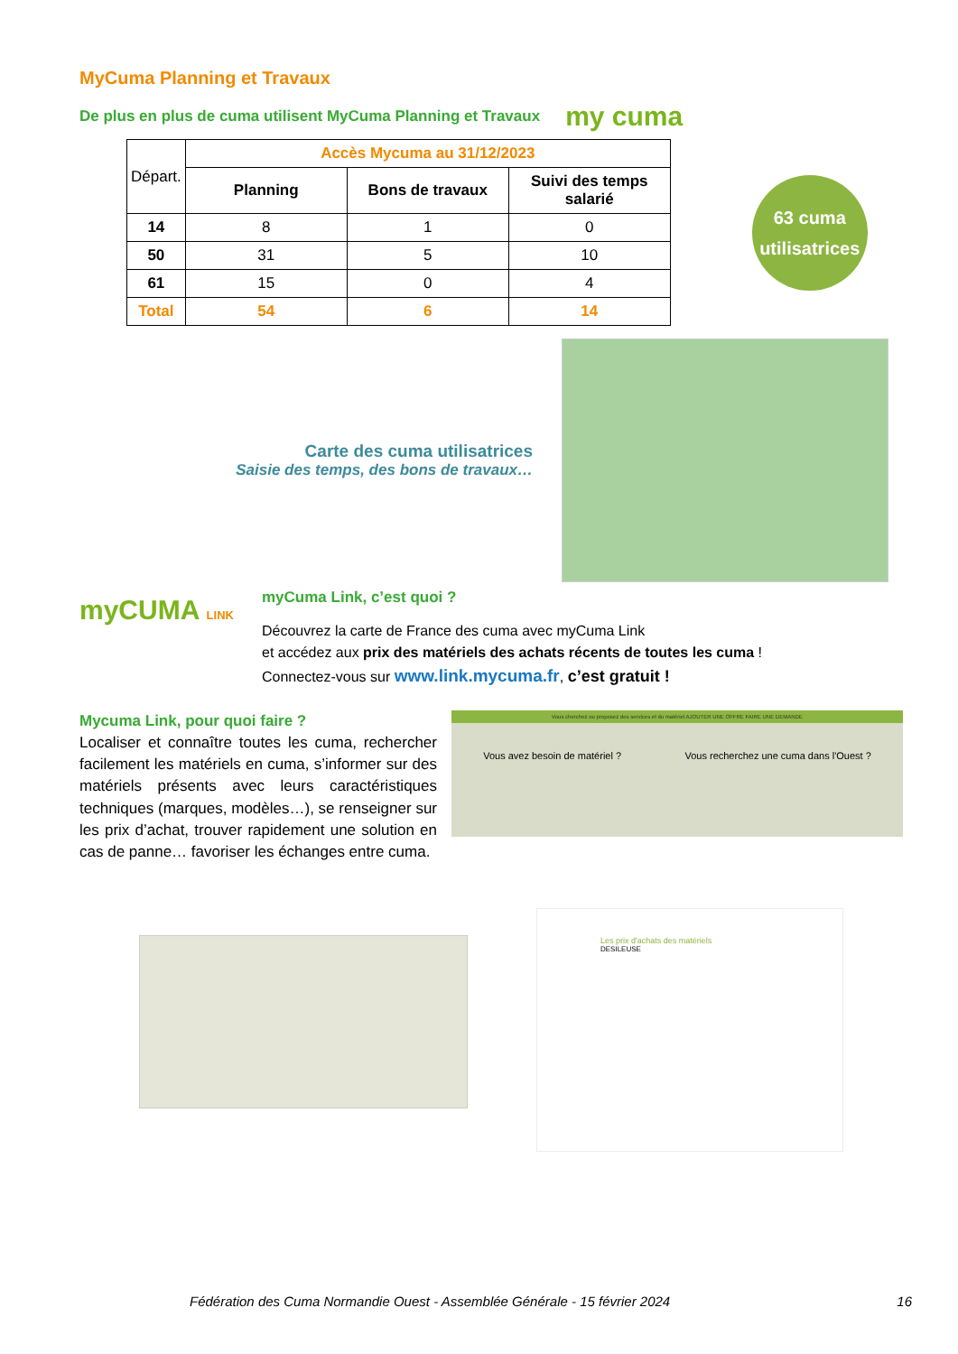MyCuma Planning et Travaux
De plus en plus de cuma utilisent MyCuma Planning et Travaux
my cuma
| Départ. | Accès Mycuma au 31/12/2023 | | |
| --- | --- | --- | --- |
| | Planning | Bons de travaux | Suivi des temps salarié |
| 14 | 8 | 1 | 0 |
| 50 | 31 | 5 | 10 |
| 61 | 15 | 0 | 4 |
| Total | 54 | 6 | 14 |
63 cuma
utilisatrices
Carte des cuma utilisatrices
Saisie des temps, des bons de travaux…
myCUMA LINK
myCuma Link, c’est quoi ?
Découvrez la carte de France des cuma avec myCuma Link
et accédez aux prix des matériels des achats récents de toutes les cuma !
Connectez-vous sur www.link.mycuma.fr, c’est gratuit !
Mycuma Link, pour quoi faire ?
Localiser et connaître toutes les cuma, rechercher facilement les matériels en cuma, s’informer sur des matériels présents avec leurs caractéristiques techniques (marques, modèles…), se renseigner sur les prix d’achat, trouver rapidement une solution en cas de panne… favoriser les échanges entre cuma.
Vous cherchez ou proposez des services et du matériel AJOUTER UNE OFFRE FAIRE UNE DEMANDE
Vous avez besoin de matériel ? Vous recherchez une cuma dans l'Ouest ?
Les prix d'achats des matériels
DESILEUSE
Fédération des Cuma Normandie Ouest - Assemblée Générale - 15 février 2024 16